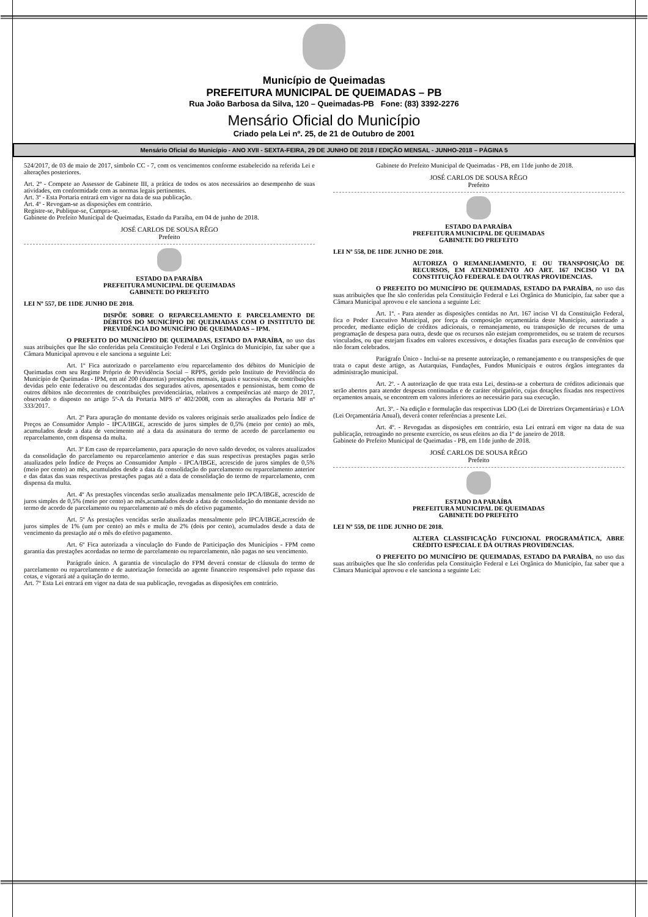Município de Queimadas
PREFEITURA MUNICIPAL DE QUEIMADAS – PB
Rua João Barbosa da Silva, 120 – Queimadas-PB Fone: (83) 3392-2276
Mensário Oficial do Município
Criado pela Lei nº. 25, de 21 de Outubro de 2001
Mensário Oficial do Município - ANO XVII - SEXTA-FEIRA, 29 DE JUNHO DE 2018 / EDIÇÃO MENSAL - JUNHO-2018 – PÁGINA 5
524/2017, de 03 de maio de 2017, símbolo CC - 7, com os vencimentos conforme estabelecido na referida Lei e alterações posteriores.
Art. 2º - Compete ao Assessor de Gabinete III, a prática de todos os atos necessários ao desempenho de suas atividades, em conformidade com as normas legais pertinentes.
Art. 3º - Esta Portaria entrará em vigor na data de sua publicação.
Art. 4º - Revogam-se as disposições em contrário.
Registre-se, Publique-se, Cumpra-se.
Gabinete do Prefeito Municipal de Queimadas, Estado da Paraíba, em 04 de junho de 2018.
JOSÉ CARLOS DE SOUSA RÊGO
Prefeito
ESTADO DA PARAÍBA
PREFEITURA MUNICIPAL DE QUEIMADAS
GABINETE DO PREFEITO
LEI Nº 557, DE 11DE JUNHO DE 2018.
DISPÕE SOBRE O REPARCELAMENTO E PARCELAMENTO DE DÉBITOS DO MUNICÍPIO DE QUEIMADAS COM O INSTITUTO DE PREVIDÊNCIA DO MUNICÍPIO DE QUEIMADAS – IPM.
O PREFEITO DO MUNICÍPIO DE QUEIMADAS, ESTADO DA PARAÍBA, no uso das suas atribuições que lhe são conferidas pela Constituição Federal e Lei Orgânica do Município, faz saber que a Câmara Municipal aprovou e ele sanciona a seguinte Lei:
Art. 1º Fica autorizado o parcelamento e/ou reparcelamento dos débitos do Município de Queimadas com seu Regime Próprio de Previdência Social – RPPS, gerido pelo Instituto de Previdência do Município de Queimadas - IPM, em até 200 (duzentas) prestações mensais, iguais e sucessivas, de contribuições devidas pelo ente federativo ou descontadas dos segurados ativos, aposentados e pensionistas, bem como de outros débitos não decorrentes de contribuições previdenciárias, relativos a competências até março de 2017, observado o disposto no artigo 5º-A da Portaria MPS nº 402/2008, com as alterações da Portaria MF nº 333/2017.
Art. 2º Para apuração do montante devido os valores originais serão atualizados pelo Índice de Preços ao Consumidor Amplo - IPCA/IBGE, acrescido de juros simples de 0,5% (meio por cento) ao mês, acumulados desde a data de vencimento até a data da assinatura do termo de acordo de parcelamento ou reparcelamento, com dispensa da multa.
Art. 3º Em caso de reparcelamento, para apuração do novo saldo devedor, os valores atualizados da consolidação do parcelamento ou reparcelamento anterior e das suas respectivas prestações pagas serão atualizados pelo Índice de Preços ao Consumidor Amplo - IPCA/IBGE, acrescido de juros simples de 0,5% (meio por cento) ao mês, acumulados desde a data da consolidação do parcelamento ou reparcelamento anterior e das datas das suas respectivas prestações pagas até a data de consolidação do termo de reparcelamento, com dispensa da multa.
Art. 4º As prestações vincendas serão atualizadas mensalmente pelo IPCA/IBGE, acrescido de juros simples de 0,5% (meio por cento) ao mês,acumulados desde a data de consolidação do montante devido no termo de acordo de parcelamento ou reparcelamento até o mês do efetivo pagamento.
Art. 5º As prestações vencidas serão atualizadas mensalmente pelo IPCA/IBGE,acrescido de juros simples de 1% (um por cento) ao mês e multa de 2% (dois por cento), acumulados desde a data de vencimento da prestação até o mês do efetivo pagamento.
Art. 6º Fica autorizada a vinculação do Fundo de Participação dos Municípios - FPM como garantia das prestações acordadas no termo de parcelamento ou reparcelamento, não pagas no seu vencimento.
Parágrafo único. A garantia de vinculação do FPM deverá constar de cláusula do termo de parcelamento ou reparcelamento e de autorização fornecida ao agente financeiro responsável pelo repasse das cotas, e vigorará até a quitação do termo.
Art. 7º Esta Lei entrará em vigor na data de sua publicação, revogadas as disposições em contrário.
Gabinete do Prefeito Municipal de Queimadas - PB, em 11de junho de 2018.
JOSÉ CARLOS DE SOUSA RÊGO
Prefeito
ESTADO DA PARAÍBA
PREFEITURA MUNICIPAL DE QUEIMADAS
GABINETE DO PREFEITO
LEI Nº 558, DE 11DE JUNHO DE 2018.
AUTORIZA O REMANEJAMENTO, E OU TRANSPOSIÇÃO DE RECURSOS, EM ATENDIMENTO AO ART. 167 INCISO VI DA CONSTITUIÇÃO FEDERAL E DA OUTRAS PROVIDENCIAS.
O PREFEITO DO MUNICÍPIO DE QUEIMADAS, ESTADO DA PARAÍBA, no uso das suas atribuições que lhe são conferidas pela Constituição Federal e Lei Orgânica do Município, faz saber que a Câmara Municipal aprovou e ele sanciona a seguinte Lei:
Art. 1º. - Para atender as disposições contidas no Art. 167 inciso VI da Constituição Federal, fica o Poder Executivo Municipal, por força da composição orçamentária deste Município, autorizado a proceder, mediante edição de créditos adicionais, o remanejamento, ou transposição de recursos de uma programação de despesa para outra, desde que os recursos não estejam comprometidos, ou se tratem de recursos vinculados, ou que estejam fixados em valores excessivos, e dotações fixadas para execução de convênios que não foram celebrados.
Parágrafo Único - Inclui-se na presente autorização, o remanejamento e ou transposições de que trata o caput deste artigo, as Autarquias, Fundações, Fundos Municipais e outros órgãos integrantes da administração municipal.
Art. 2º. - A autorização de que trata esta Lei, destina-se a cobertura de créditos adicionais que serão abertos para atender despesas continuadas e de caráter obrigatório, cujas dotações fixadas nos respectivos orçamentos anuais, se encontrem em valores inferiores ao necessário para sua execução.
Art. 3º. - Na edição e formulação das respectivas LDO (Lei de Diretrizes Orçamentárias) e LOA (Lei Orçamentária Anual), deverá conter referências a presente Lei.
Art. 4º. - Revogadas as disposições em contrário, esta Lei entrará em vigor na data de sua publicação, retroagindo no presente exercício, os seus efeitos ao dia 1º de janeiro de 2018.
Gabinete do Prefeito Municipal de Queimadas - PB, em 11de junho de 2018.
JOSÉ CARLOS DE SOUSA RÊGO
Prefeito
ESTADO DA PARAÍBA
PREFEITURA MUNICIPAL DE QUEIMADAS
GABINETE DO PREFEITO
LEI Nº 559, DE 11DE JUNHO DE 2018.
ALTERA CLASSIFICAÇÃO FUNCIONAL PROGRAMÁTICA, ABRE CRÉDITO ESPECIAL E DÁ OUTRAS PROVIDENCIAS.
O PREFEITO DO MUNICÍPIO DE QUEIMADAS, ESTADO DA PARAÍBA, no uso das suas atribuições que lhe são conferidas pela Constituição Federal e Lei Orgânica do Município, faz saber que a Câmara Municipal aprovou e ele sanciona a seguinte Lei: